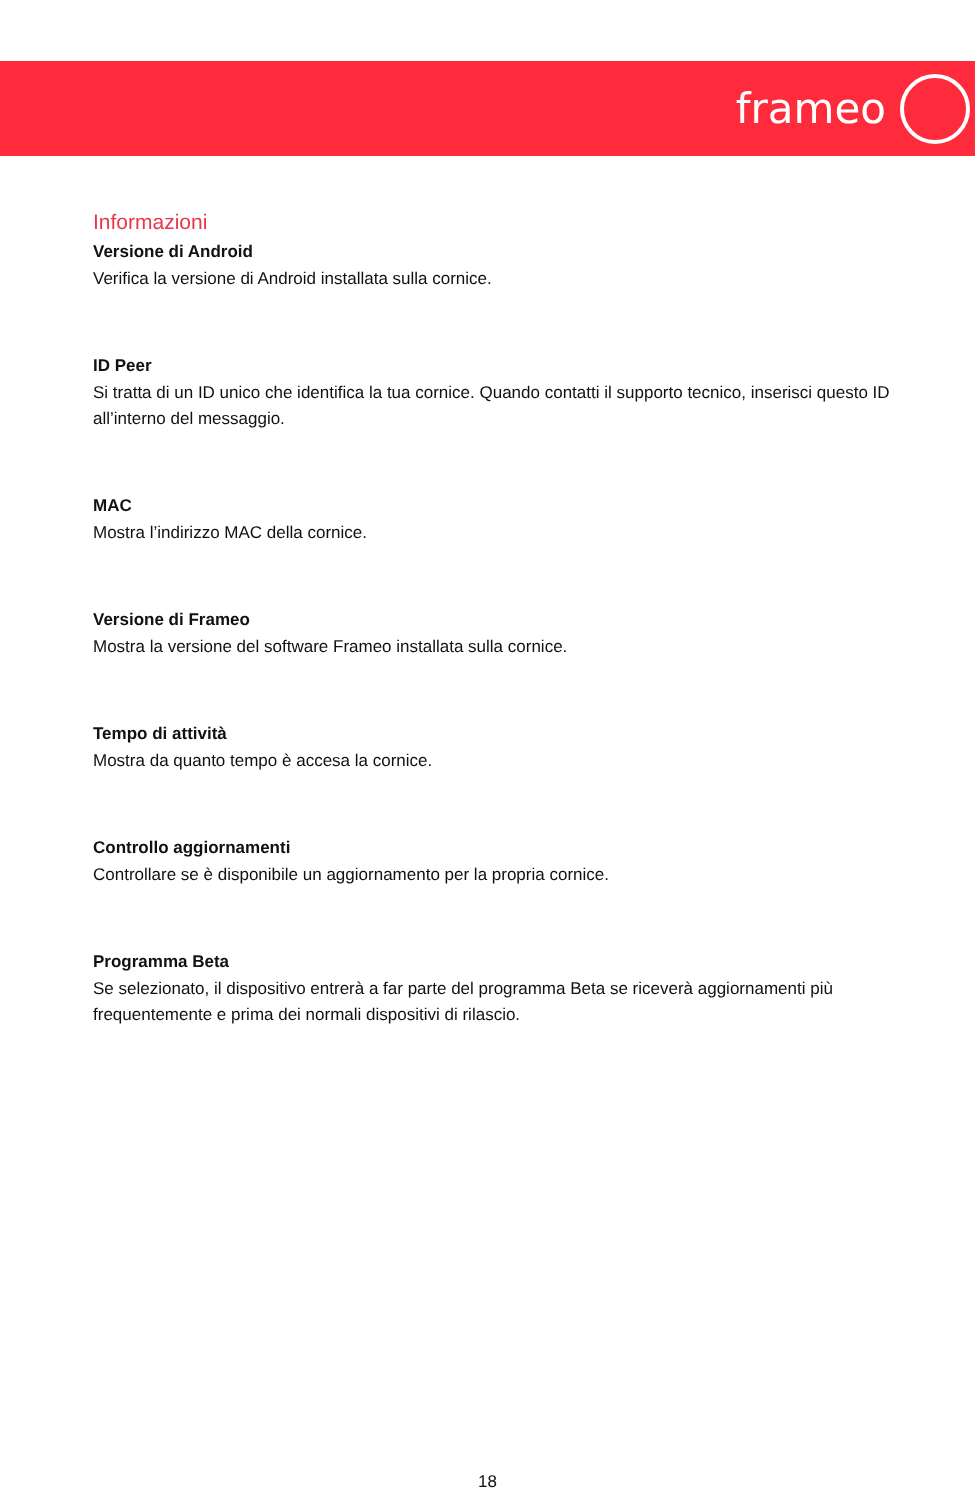frameo
Informazioni
Versione di Android
Verifica la versione di Android installata sulla cornice.
ID Peer
Si tratta di un ID unico che identifica la tua cornice. Quando contatti il supporto tecnico, inserisci questo ID all’interno del messaggio.
MAC
Mostra l’indirizzo MAC della cornice.
Versione di Frameo
Mostra la versione del software Frameo installata sulla cornice.
Tempo di attività
Mostra da quanto tempo è accesa la cornice.
Controllo aggiornamenti
Controllare se è disponibile un aggiornamento per la propria cornice.
Programma Beta
Se selezionato, il dispositivo entrerà a far parte del programma Beta se riceverà aggiornamenti più frequentemente e prima dei normali dispositivi di rilascio.
18